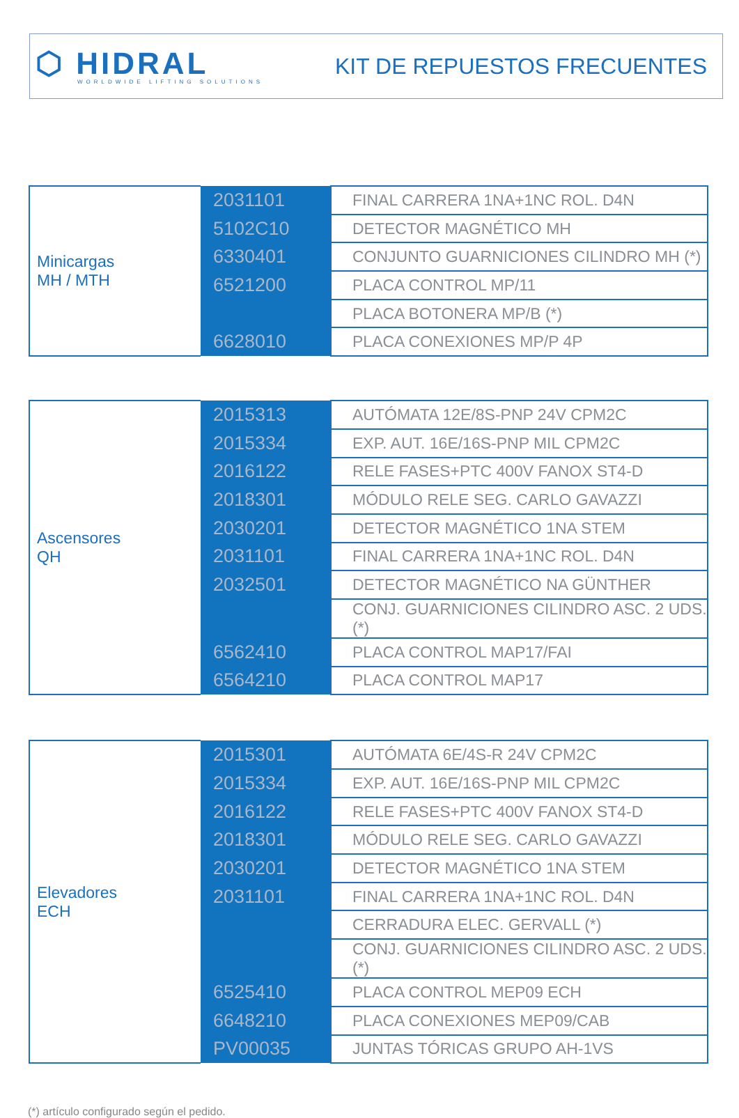⬡ HIDRAL
WORLDWIDE LIFTING SOLUTIONS
KIT DE REPUESTOS FRECUENTES
| Minicargas MH / MTH | 2031101 | FINAL CARRERA 1NA+1NC ROL. D4N |
| | 5102C10 | DETECTOR MAGNÉTICO MH |
| | 6330401 | CONJUNTO GUARNICIONES CILINDRO MH (*) |
| | 6521200 | PLACA CONTROL MP/11 |
| | | PLACA BOTONERA MP/B (*) |
| | 6628010 | PLACA CONEXIONES MP/P 4P |
| Ascensores QH | 2015313 | AUTÓMATA 12E/8S-PNP 24V CPM2C |
| | 2015334 | EXP. AUT. 16E/16S-PNP MIL CPM2C |
| | 2016122 | RELE FASES+PTC 400V FANOX ST4-D |
| | 2018301 | MÓDULO RELE SEG. CARLO GAVAZZI |
| | 2030201 | DETECTOR MAGNÉTICO 1NA STEM |
| | 2031101 | FINAL CARRERA 1NA+1NC ROL. D4N |
| | 2032501 | DETECTOR MAGNÉTICO NA GÜNTHER |
| | | CONJ. GUARNICIONES CILINDRO ASC. 2 UDS.(*) |
| | 6562410 | PLACA CONTROL MAP17/FAI |
| | 6564210 | PLACA CONTROL MAP17 |
| Elevadores ECH | 2015301 | AUTÓMATA 6E/4S-R 24V CPM2C |
| | 2015334 | EXP. AUT. 16E/16S-PNP MIL CPM2C |
| | 2016122 | RELE FASES+PTC 400V FANOX ST4-D |
| | 2018301 | MÓDULO RELE SEG. CARLO GAVAZZI |
| | 2030201 | DETECTOR MAGNÉTICO 1NA STEM |
| | 2031101 | FINAL CARRERA 1NA+1NC ROL. D4N |
| | | CERRADURA ELEC. GERVALL (*) |
| | | CONJ. GUARNICIONES CILINDRO ASC. 2 UDS. (*) |
| | 6525410 | PLACA CONTROL MEP09 ECH |
| | 6648210 | PLACA CONEXIONES MEP09/CAB |
| | PV00035 | JUNTAS TÓRICAS GRUPO AH-1VS |
(*) artículo configurado según el pedido.